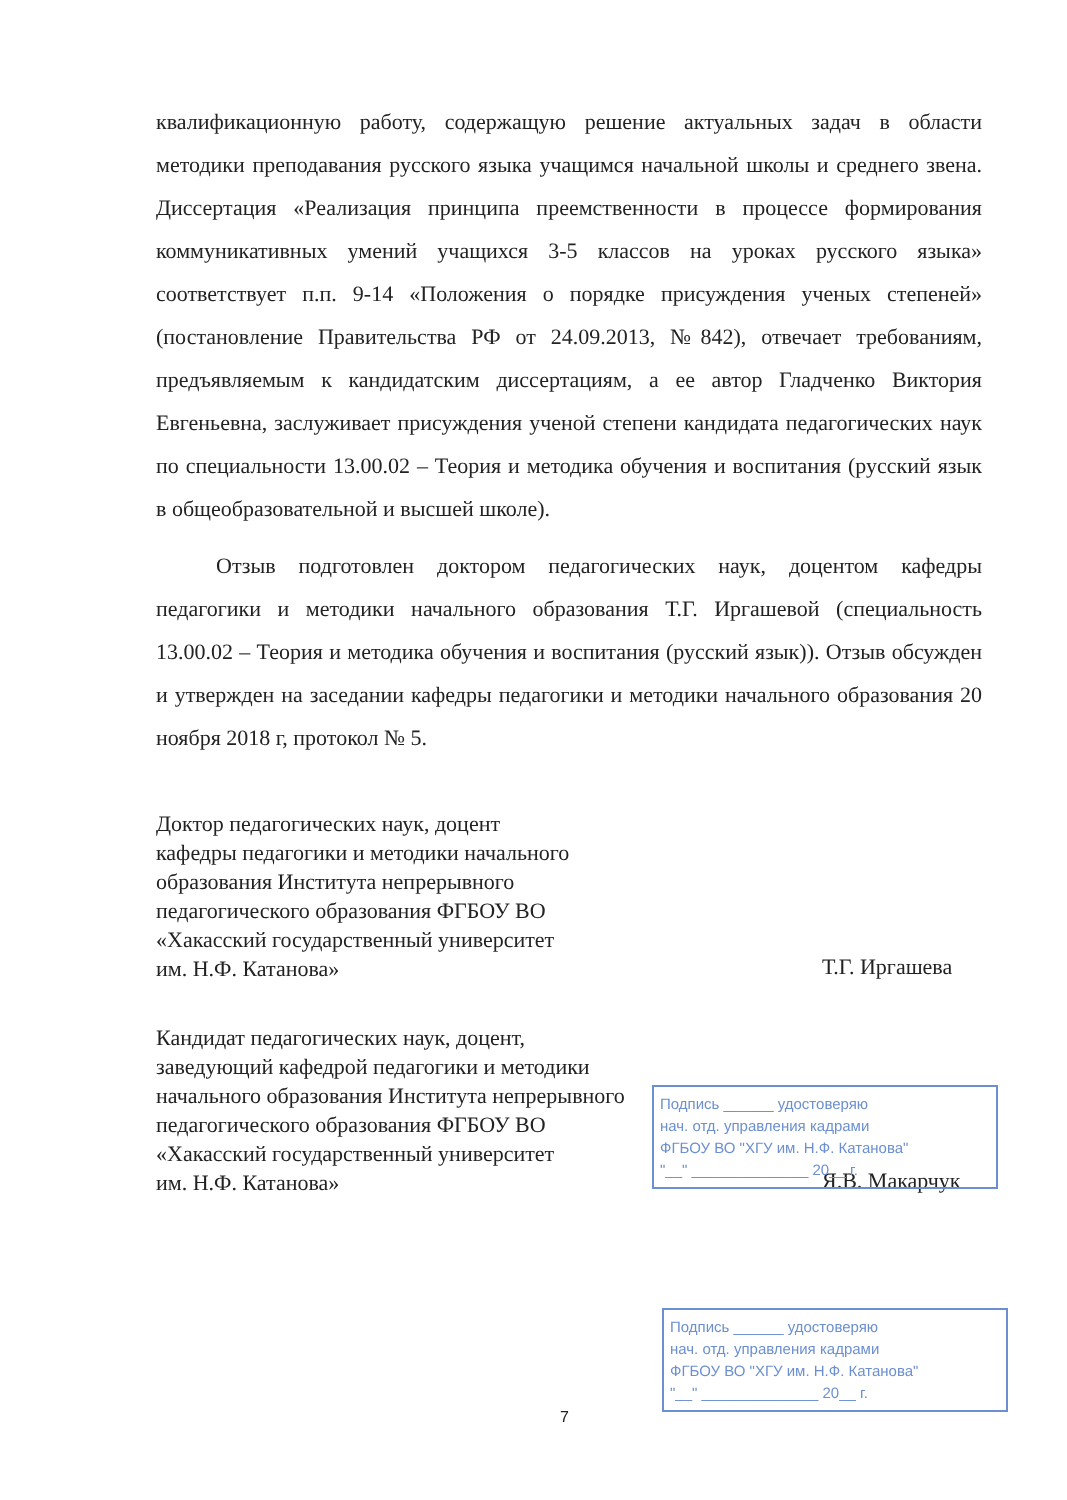квалификационную работу, содержащую решение актуальных задач в области методики преподавания русского языка учащимся начальной школы и среднего звена. Диссертация «Реализация принципа преемственности в процессе формирования коммуникативных умений учащихся 3-5 классов на уроках русского языка» соответствует п.п. 9-14 «Положения о порядке присуждения ученых степеней» (постановление Правительства РФ от 24.09.2013, №842), отвечает требованиям, предъявляемым к кандидатским диссертациям, а ее автор Гладченко Виктория Евгеньевна, заслуживает присуждения ученой степени кандидата педагогических наук по специальности 13.00.02 – Теория и методика обучения и воспитания (русский язык в общеобразовательной и высшей школе).
Отзыв подготовлен доктором педагогических наук, доцентом кафедры педагогики и методики начального образования Т.Г. Иргашевой (специальность 13.00.02 – Теория и методика обучения и воспитания (русский язык)). Отзыв обсужден и утвержден на заседании кафедры педагогики и методики начального образования 20 ноября 2018 г, протокол № 5.
Доктор педагогических наук, доцент
кафедры педагогики и методики начального
образования Института непрерывного
педагогического образования ФГБОУ ВО
«Хакасский государственный университет
им. Н.Ф. Катанова»
Т.Г. Иргашева
Кандидат педагогических наук, доцент,
заведующий кафедрой педагогики и методики
начального образования Института непрерывного
педагогического образования ФГБОУ ВО
«Хакасский государственный университет
им. Н.Ф. Катанова»
Я.В. Макарчук
Подпись ______ удостоверяю
нач. отд. управления кадрами
ФГБОУ ВО "ХГУ им. Н.Ф. Катанова"
"__" ______________ 20__ г.
Подпись ______ удостоверяю
нач. отд. управления кадрами
ФГБОУ ВО "ХГУ им. Н.Ф. Катанова"
"__" ______________ 20__ г.
7